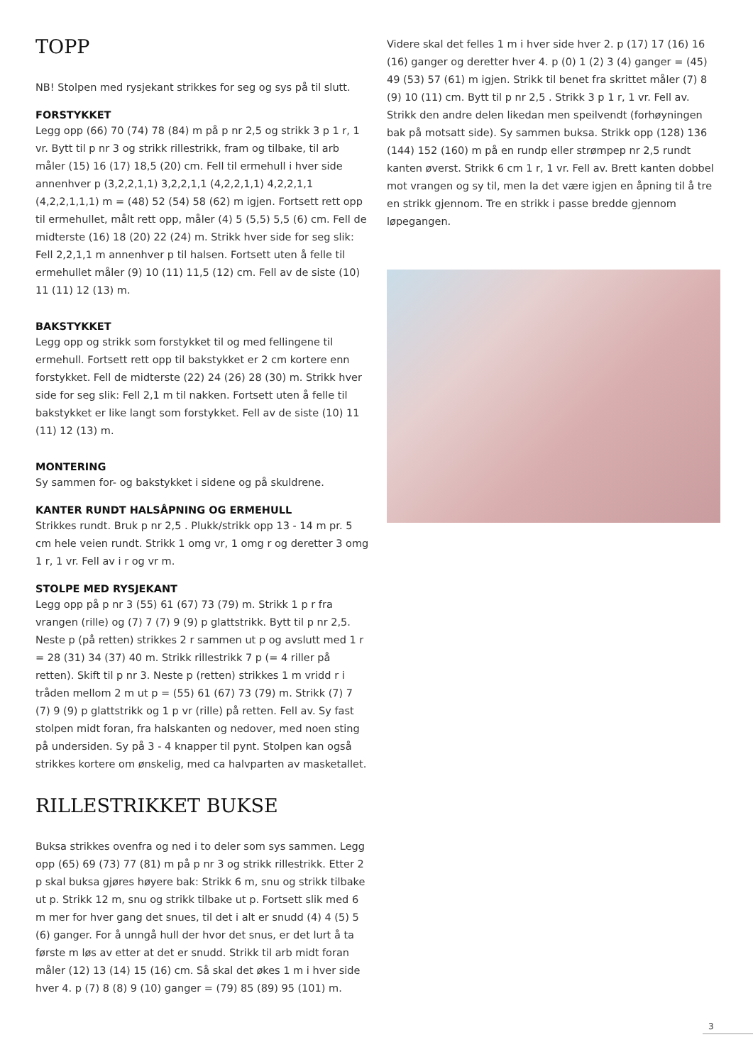TOPP
NB! Stolpen med rysjekant strikkes for seg og sys på til slutt.
FORSTYKKET
Legg opp (66) 70 (74) 78 (84) m på p nr 2,5 og strikk 3 p 1 r, 1 vr. Bytt til p nr 3 og strikk rillestrikk, fram og tilbake, til arb måler (15) 16 (17) 18,5 (20) cm. Fell til ermehull i hver side annenhver p (3,2,2,1,1) 3,2,2,1,1 (4,2,2,1,1) 4,2,2,1,1 (4,2,2,1,1,1) m = (48) 52 (54) 58 (62) m igjen. Fortsett rett opp til ermehullet, målt rett opp, måler (4) 5 (5,5) 5,5 (6) cm. Fell de midterste (16) 18 (20) 22 (24) m. Strikk hver side for seg slik: Fell 2,2,1,1 m annenhver p til halsen. Fortsett uten å felle til ermehullet måler (9) 10 (11) 11,5 (12) cm. Fell av de siste (10) 11 (11) 12 (13) m.
BAKSTYKKET
Legg opp og strikk som forstykket til og med fellingene til ermehull. Fortsett rett opp til bakstykket er 2 cm kortere enn forstykket. Fell de midterste (22) 24 (26) 28 (30) m. Strikk hver side for seg slik: Fell 2,1 m til nakken. Fortsett uten å felle til bakstykket er like langt som forstykket. Fell av de siste (10) 11 (11) 12 (13) m.
MONTERING
Sy sammen for- og bakstykket i sidene og på skuldrene.
KANTER RUNDT HALSÅPNING OG ERMEHULL
Strikkes rundt. Bruk p nr 2,5 . Plukk/strikk opp 13 - 14 m pr. 5 cm hele veien rundt. Strikk 1 omg vr, 1 omg r og deretter 3 omg 1 r, 1 vr. Fell av i r og vr m.
STOLPE MED RYSJEKANT
Legg opp på p nr 3 (55) 61 (67) 73 (79) m. Strikk 1 p r fra vrangen (rille) og (7) 7 (7) 9 (9) p glattstrikk. Bytt til p nr 2,5. Neste p (på retten) strikkes 2 r sammen ut p og avslutt med 1 r = 28 (31) 34 (37) 40 m. Strikk rillestrikk 7 p (= 4 riller på retten). Skift til p nr 3. Neste p (retten) strikkes 1 m vridd r i tråden mellom 2 m ut p = (55) 61 (67) 73 (79) m. Strikk (7) 7 (7) 9 (9) p glattstrikk og 1 p vr (rille) på retten. Fell av. Sy fast stolpen midt foran, fra halskanten og nedover, med noen sting på undersiden. Sy på 3 - 4 knapper til pynt. Stolpen kan også strikkes kortere om ønskelig, med ca halvparten av masketallet.
RILLESTRIKKET BUKSE
Buksa strikkes ovenfra og ned i to deler som sys sammen. Legg opp (65) 69 (73) 77 (81) m på p nr 3 og strikk rillestrikk. Etter 2 p skal buksa gjøres høyere bak: Strikk 6 m, snu og strikk tilbake ut p. Strikk 12 m, snu og strikk tilbake ut p. Fortsett slik med 6 m mer for hver gang det snues, til det i alt er snudd (4) 4 (5) 5 (6) ganger. For å unngå hull der hvor det snus, er det lurt å ta første m løs av etter at det er snudd. Strikk til arb midt foran måler (12) 13 (14) 15 (16) cm. Så skal det økes 1 m i hver side hver 4. p (7) 8 (8) 9 (10) ganger = (79) 85 (89) 95 (101) m.
Videre skal det felles 1 m i hver side hver 2. p (17) 17 (16) 16 (16) ganger og deretter hver 4. p (0) 1 (2) 3 (4) ganger = (45) 49 (53) 57 (61) m igjen. Strikk til benet fra skrittet måler (7) 8 (9) 10 (11) cm. Bytt til p nr 2,5 . Strikk 3 p 1 r, 1 vr. Fell av. Strikk den andre delen likedan men speilvendt (forhøyningen bak på motsatt side). Sy sammen buksa. Strikk opp (128) 136 (144) 152 (160) m på en rundp eller strømpep nr 2,5 rundt kanten øverst. Strikk 6 cm 1 r, 1 vr. Fell av. Brett kanten dobbel mot vrangen og sy til, men la det være igjen en åpning til å tre en strikk gjennom. Tre en strikk i passe bredde gjennom løpegangen.
3